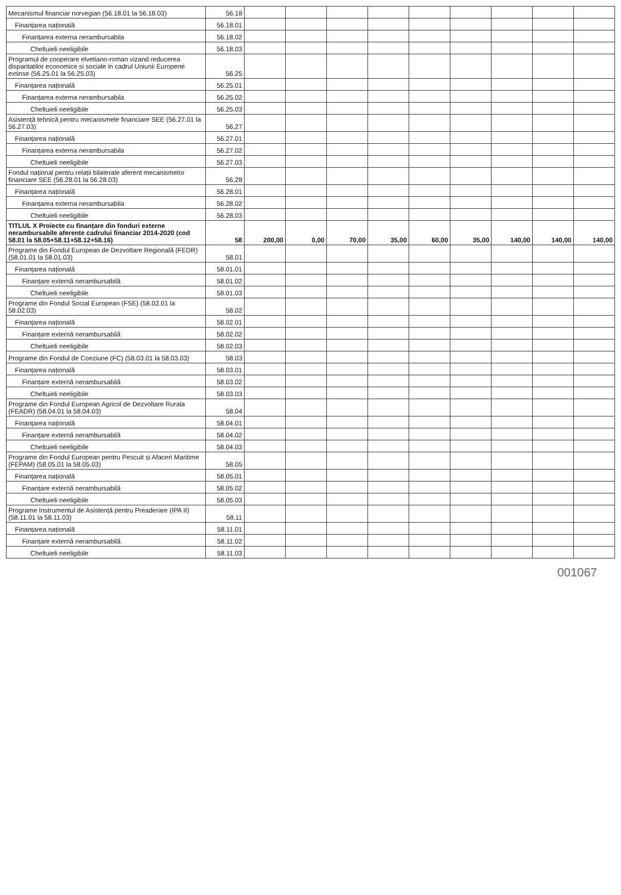| Mecanismul financiar norvegian (56.18.01 la 56.18.03) | 56.18 | | | | | | | | | |
| Finanțarea națională | 56.18.01 | | | | | | | | | |
| Finanțarea externa nerambursabila | 56.18.02 | | | | | | | | | |
| Cheltuieli neeligibile | 56.18.03 | | | | | | | | | |
| Programul de cooperare elvetiano-roman vizand reducerea disparitatilor economice si sociale in cadrul Uniunii Europene extinse (56.25.01 la 56.25.03) | 56.25 | | | | | | | | | |
| Finanțarea națională | 56.25.01 | | | | | | | | | |
| Finanțarea externa nerambursabila | 56.25.02 | | | | | | | | | |
| Cheltuieli neeligibile | 56.25.03 | | | | | | | | | |
| Asistență tehnică pentru mecanismele financiare SEE (56.27.01 la 56.27.03) | 56,27 | | | | | | | | | |
| Finanțarea națională | 56.27.01 | | | | | | | | | |
| Finanțarea externa nerambursabila | 56.27.02 | | | | | | | | | |
| Cheltuieli neeligibile | 56.27.03 | | | | | | | | | |
| Fondul național pentru relații bilaterale aferent mecanismelor financiare SEE (56.28.01 la 56.28.03) | 56,28 | | | | | | | | | |
| Finanțarea națională | 56.28.01 | | | | | | | | | |
| Finanțarea externa nerambursabila | 56.28.02 | | | | | | | | | |
| Cheltuieli neeligibile | 56.28.03 | | | | | | | | | |
| TITLUL X Proiecte cu finanțare din fonduri externe nerambursabile aferente cadrului financiar 2014-2020 (cod 58.01 la 58.05+58.11+58.12+58.16) | 58 | 200,00 | 0,00 | 70,00 | 35,00 | 60,00 | 35,00 | 140,00 | 140,00 | 140,00 |
| Programe din Fondul European de Dezvoltare Regională (FEDR) (58.01.01 la 58.01.03) | 58.01 | | | | | | | | | |
| Finanțarea națională | 58.01.01 | | | | | | | | | |
| Finanțare externă nerambursabilă | 58.01.02 | | | | | | | | | |
| Cheltuieli neeligibile | 58.01.03 | | | | | | | | | |
| Programe din Fondul Social European (FSE) (58.02.01 la 58.02.03) | 58.02 | | | | | | | | | |
| Finanțarea națională | 58.02.01 | | | | | | | | | |
| Finanțare externă nerambursabilă | 58.02.02 | | | | | | | | | |
| Cheltuieli neeligibile | 58.02.03 | | | | | | | | | |
| Programe din Fondul de Coeziune (FC) (58.03.01 la 58.03.03) | 58.03 | | | | | | | | | |
| Finanțarea națională | 58.03.01 | | | | | | | | | |
| Finanțare externă nerambursabilă | 58.03.02 | | | | | | | | | |
| Cheltuieli neeligibile | 58.03.03 | | | | | | | | | |
| Programe din Fondul European Agricol de Dezvoltare Rurala (FEADR) (58.04.01 la 58.04.03) | 58.04 | | | | | | | | | |
| Finanțarea națională | 58.04.01 | | | | | | | | | |
| Finanțare externă nerambursabilă | 58.04.02 | | | | | | | | | |
| Cheltuieli neeligibile | 58.04.03 | | | | | | | | | |
| Programe din Fondul European pentru Pescuit și Afaceri Maritime (FEPAM) (58.05.01 la 58.05.03) | 58.05 | | | | | | | | | |
| Finanțarea națională | 58.05.01 | | | | | | | | | |
| Finanțare externă nerambursabilă | 58.05.02 | | | | | | | | | |
| Cheltuieli neeligibile | 58.05.03 | | | | | | | | | |
| Programe Instrumentul de Asistență pentru Preaderare (IPA II) (58.11.01 la 58.11.03) | 58.11 | | | | | | | | | |
| Finanțarea națională | 58.11.01 | | | | | | | | | |
| Finanțare externă nerambursabilă | 58.11.02 | | | | | | | | | |
| Cheltuieli neeligibile | 58.11.03 | | | | | | | | | |
001067